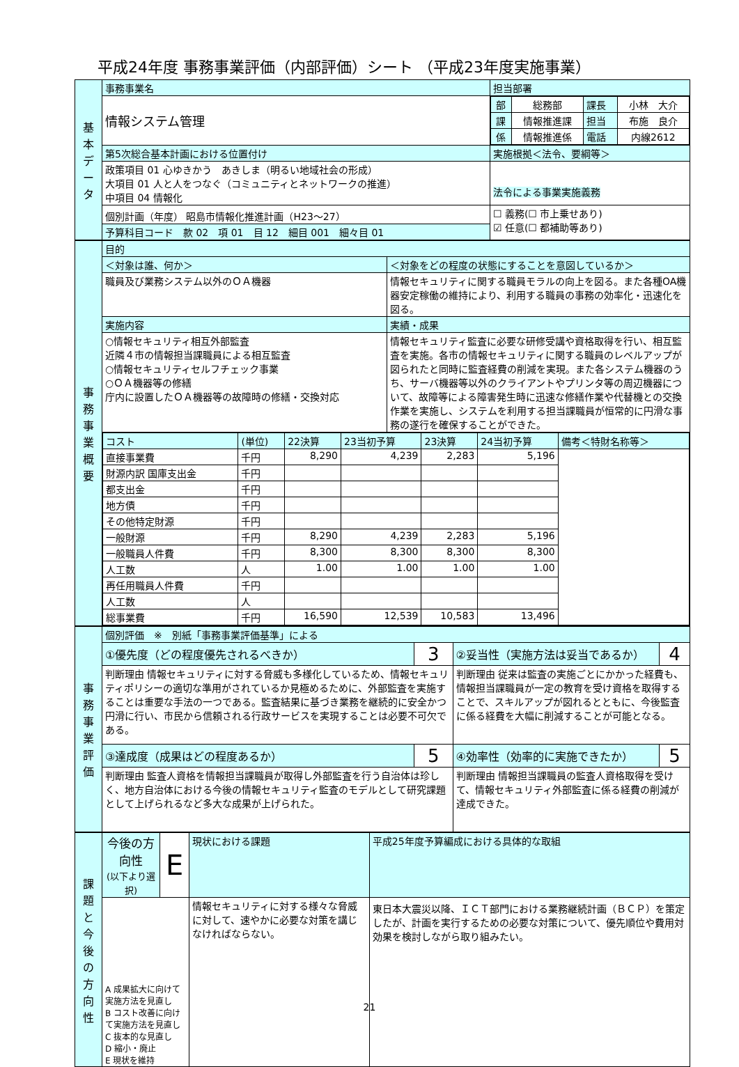平成24年度 事務事業評価（内部評価）シート （平成23年度実施事業）
| 基 本 デ ー タ | 事務事業名 | 担当部署 | |
| | 情報システム管理 | / 部 / 総務部 / 課長 / 小林 大介 / / 課 / 情報推進課 / 担当 / 布施 良介 / / 係 / 情報推進係 / 電話 / 内線2612 / | |
| | 第5次総合基本計画における位置付け | | 実施根拠＜法令、要綱等＞ |
| | 政策項目 01 心ゆきかう あきしま（明るい地域社会の形成） 大項目 01 人と人をつなぐ（コミュニティとネットワークの推進） 中項目 04 情報化 | | 法令による事業実施義務 |
| | 個別計画（年度） 昭島市情報化推進計画（H23～27） | | ☐ 義務(☐ 市上乗せあり) ☑ 任意(☐ 都補助等あり) |
| | 予算科目コード 款 02 項 01 目 12 細目 001 細々目 01 | | |
| 事 務 事 業 概 要 | 目的 | |
| | ＜対象は誰、何か＞ | ＜対象をどの程度の状態にすることを意図しているか＞ |
| | 職員及び業務システム以外のＯＡ機器 | 情報セキュリティに関する職員モラルの向上を図る。また各種OA機器安定稼働の維持により、利用する職員の事務の効率化・迅速化を図る。 |
| | 実施内容 | 実績・成果 |
| | ○情報セキュリティ相互外部監査 近隣４市の情報担当課職員による相互監査 ○情報セキュリティセルフチェック事業 ○ＯＡ機器等の修繕 庁内に設置したＯＡ機器等の故障時の修繕・交換対応 | 情報セキュリティ監査に必要な研修受講や資格取得を行い、相互監査を実施。各市の情報セキュリティに関する職員のレベルアップが図られたと同時に監査経費の削減を実現。また各システム機器のうち、サーバ機器等以外のクライアントやプリンタ等の周辺機器について、故障等による障害発生時に迅速な修繕作業や代替機との交換作業を実施し、システムを利用する担当課職員が恒常的に円滑な事務の遂行を確保することができた。 |
| | / コスト / (単位) / 22決算 / 23当初予算 / 23決算 / 24当初予算 / 備考＜特財名称等＞ / / --- / --- / --- / --- / --- / --- / --- / / 直接事業費 / 千円 / 8,290 / 4,239 / 2,283 / 5,196 / / / 財源内訳 国庫支出金 / 千円 / / / / / / / 都支出金 / 千円 / / / / / / / 地方債 / 千円 / / / / / / / その他特定財源 / 千円 / / / / / / / 一般財源 / 千円 / 8,290 / 4,239 / 2,283 / 5,196 / / / 一般職員人件費 / 千円 / 8,300 / 8,300 / 8,300 / 8,300 / / / 人工数 / 人 / 1.00 / 1.00 / 1.00 / 1.00 / / / 再任用職員人件費 / 千円 / / / / / / / 人工数 / 人 / / / / / / / 総事業費 / 千円 / 16,590 / 12,539 / 10,583 / 13,496 / / | |
| 事 務 事 業 評 価 | 個別評価 ※ 別紙「事務事業評価基準」による | | | |
| | ①優先度（どの程度優先されるべきか） | 3 | ②妥当性（実施方法は妥当であるか） | 4 |
| | 判断理由 情報セキュリティに対する脅威も多様化しているため、情報セキュリティポリシーの適切な準用がされているか見極めるために、外部監査を実施することは重要な手法の一つである。監査結果に基づき業務を継続的に安全かつ円滑に行い、市民から信頼される行政サービスを実現することは必要不可欠である。 | | 判断理由 従来は監査の実施ごとにかかった経費も、情報担当課職員が一定の教育を受け資格を取得することで、スキルアップが図れるとともに、今後監査に係る経費を大幅に削減することが可能となる。 | |
| | ③達成度（成果はどの程度あるか） | 5 | ④効率性（効率的に実施できたか） | 5 |
| | 判断理由 監査人資格を情報担当課職員が取得し外部監査を行う自治体は珍しく、地方自治体における今後の情報セキュリティ監査のモデルとして研究課題として上げられるなど多大な成果が上げられた。 | | 判断理由 情報担当課職員の監査人資格取得を受けて、情報セキュリティ外部監査に係る経費の削減が達成できた。 | |
| 課 題 と 今 後 の 方 向 性 | 今後の方向性 (以下より選択) | E | 現状における課題 | 平成25年度予算編成における具体的な取組 |
| | A 成果拡大に向けて実施方法を見直し B コスト改善に向けて実施方法を見直し C 抜本的な見直し D 縮小・廃止 E 現状を維持 | | 情報セキュリティに対する様々な脅威に対して、速やかに必要な対策を講じなければならない。 | 東日本大震災以降、ＩＣＴ部門における業務継続計画（ＢＣＰ）を策定したが、計画を実行するための必要な対策について、優先順位や費用対効果を検討しながら取り組みたい。 |
21